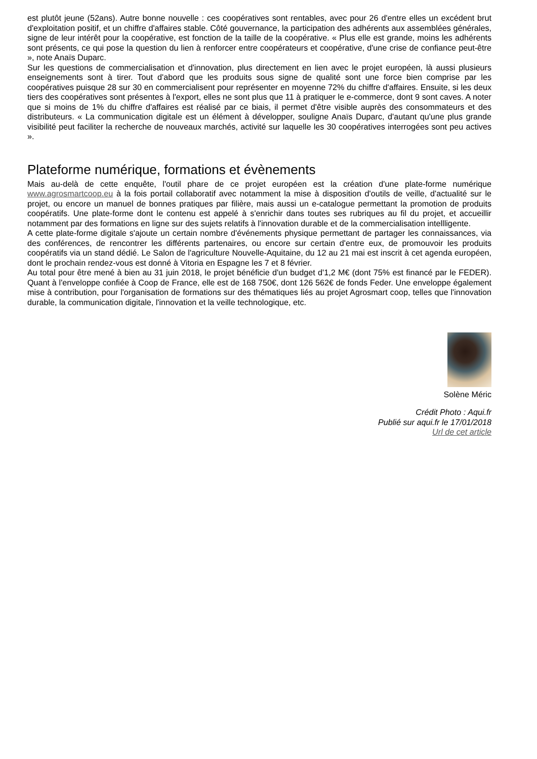est plutôt jeune (52ans). Autre bonne nouvelle : ces coopératives sont rentables, avec pour 26 d'entre elles un excédent brut d'exploitation positif, et un chiffre d'affaires stable. Côté gouvernance, la participation des adhérents aux assemblées générales, signe de leur intérêt pour la coopérative, est fonction de la taille de la coopérative. « Plus elle est grande, moins les adhérents sont présents, ce qui pose la question du lien à renforcer entre coopérateurs et coopérative, d'une crise de confiance peut-être », note Anaïs Duparc.
Sur les questions de commercialisation et d'innovation, plus directement en lien avec le projet européen, là aussi plusieurs enseignements sont à tirer. Tout d'abord que les produits sous signe de qualité sont une force bien comprise par les coopératives puisque 28 sur 30 en commercialisent pour représenter en moyenne 72% du chiffre d'affaires. Ensuite, si les deux tiers des coopératives sont présentes à l'export, elles ne sont plus que 11 à pratiquer le e-commerce, dont 9 sont caves. A noter que si moins de 1% du chiffre d'affaires est réalisé par ce biais, il permet d'être visible auprès des consommateurs et des distributeurs. « La communication digitale est un élément à développer, souligne Anaïs Duparc, d'autant qu'une plus grande visibilité peut faciliter la recherche de nouveaux marchés, activité sur laquelle les 30 coopératives interrogées sont peu actives ».
Plateforme numérique, formations et évènements
Mais au-delà de cette enquête, l'outil phare de ce projet européen est la création d'une plate-forme numérique www.agrosmartcoop.eu à la fois portail collaboratif avec notamment la mise à disposition d'outils de veille, d'actualité sur le projet, ou encore un manuel de bonnes pratiques par filière, mais aussi un e-catalogue permettant la promotion de produits coopératifs. Une plate-forme dont le contenu est appelé à s'enrichir dans toutes ses rubriques au fil du projet, et accueillir notamment par des formations en ligne sur des sujets relatifs à l'innovation durable et de la commercialisation intellligente.
A cette plate-forme digitale s'ajoute un certain nombre d'événements physique permettant de partager les connaissances, via des conférences, de rencontrer les différents partenaires, ou encore sur certain d'entre eux, de promouvoir les produits coopératifs via un stand dédié. Le Salon de l'agriculture Nouvelle-Aquitaine, du 12 au 21 mai est inscrit à cet agenda européen, dont le prochain rendez-vous est donné à Vitoria en Espagne les 7 et 8 février.
Au total pour être mené à bien au 31 juin 2018, le projet bénéficie d'un budget d'1,2 M€ (dont 75% est financé par le FEDER). Quant à l'enveloppe confiée à Coop de France, elle est de 168 750€, dont 126 562€ de fonds Feder. Une enveloppe également mise à contribution, pour l'organisation de formations sur des thématiques liés au projet Agrosmart coop, telles que l'innovation durable, la communication digitale, l'innovation et la veille technologique, etc.
Solène Méric
Crédit Photo : Aqui.fr
Publié sur aqui.fr le 17/01/2018
Url de cet article